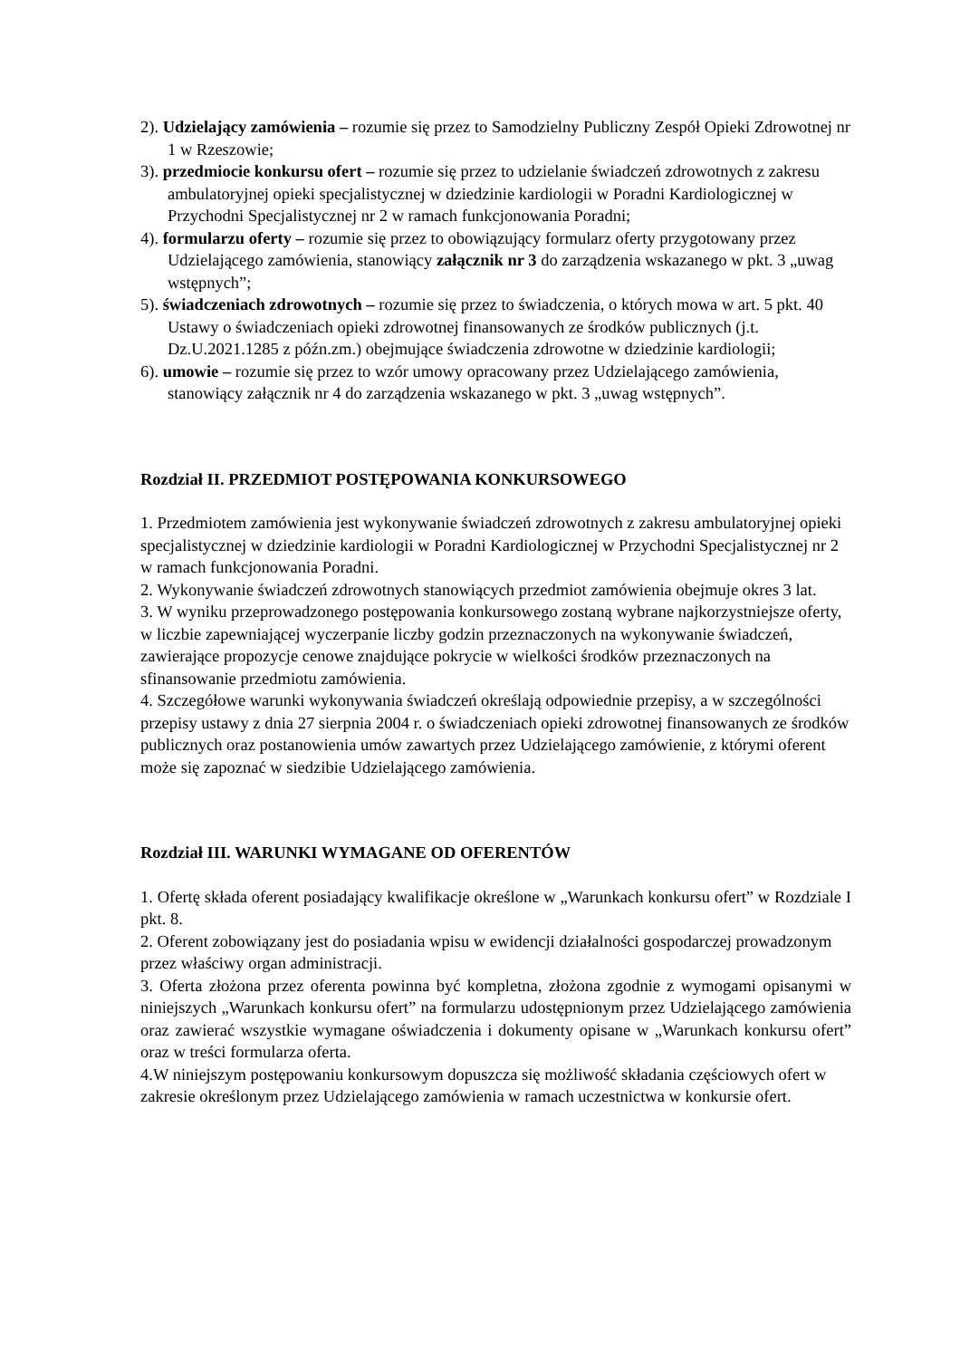2). Udzielający zamówienia – rozumie się przez to Samodzielny Publiczny Zespół Opieki Zdrowotnej nr 1 w Rzeszowie;
3). przedmiocie konkursu ofert – rozumie się przez to udzielanie świadczeń zdrowotnych z zakresu ambulatoryjnej opieki specjalistycznej w dziedzinie kardiologii w Poradni Kardiologicznej w Przychodni Specjalistycznej nr 2 w ramach funkcjonowania Poradni;
4). formularzu oferty – rozumie się przez to obowiązujący formularz oferty przygotowany przez Udzielającego zamówienia, stanowiący załącznik nr 3 do zarządzenia wskazanego w pkt. 3 „uwag wstępnych”;
5). świadczeniach zdrowotnych – rozumie się przez to świadczenia, o których mowa w art. 5 pkt. 40 Ustawy o świadczeniach opieki zdrowotnej finansowanych ze środków publicznych (j.t. Dz.U.2021.1285 z późn.zm.) obejmujące świadczenia zdrowotne w dziedzinie kardiologii;
6). umowie – rozumie się przez to wzór umowy opracowany przez Udzielającego zamówienia, stanowiący załącznik nr 4 do zarządzenia wskazanego w pkt. 3 „uwag wstępnych”.
Rozdział II. PRZEDMIOT POSTĘPOWANIA KONKURSOWEGO
1. Przedmiotem zamówienia jest wykonywanie świadczeń zdrowotnych z zakresu ambulatoryjnej opieki specjalistycznej w dziedzinie kardiologii w Poradni Kardiologicznej w Przychodni Specjalistycznej nr 2 w ramach funkcjonowania Poradni.
2. Wykonywanie świadczeń zdrowotnych stanowiących przedmiot zamówienia obejmuje okres 3 lat.
3. W wyniku przeprowadzonego postępowania konkursowego zostaną wybrane najkorzystniejsze oferty, w liczbie zapewniającej wyczerpanie liczby godzin przeznaczonych na wykonywanie świadczeń, zawierające propozycje cenowe znajdujące pokrycie w wielkości środków przeznaczonych na sfinansowanie przedmiotu zamówienia.
4. Szczegółowe warunki wykonywania świadczeń określają odpowiednie przepisy, a w szczególności przepisy ustawy z dnia 27 sierpnia 2004 r. o świadczeniach opieki zdrowotnej finansowanych ze środków publicznych oraz postanowienia umów zawartych przez Udzielającego zamówienie, z którymi oferent może się zapoznać w siedzibie Udzielającego zamówienia.
Rozdział III. WARUNKI WYMAGANE OD OFERENTÓW
1. Ofertę składa oferent posiadający kwalifikacje określone w „Warunkach konkursu ofert” w Rozdziale I pkt. 8.
2. Oferent zobowiązany jest do posiadania wpisu w ewidencji działalności gospodarczej prowadzonym przez właściwy organ administracji.
3. Oferta złożona przez oferenta powinna być kompletna, złożona zgodnie z wymogami opisanymi w niniejszych „Warunkach konkursu ofert” na formularzu udostępnionym przez Udzielającego zamówienia oraz zawierać wszystkie wymagane oświadczenia i dokumenty opisane w „Warunkach konkursu ofert” oraz w treści formularza oferta.
4.W niniejszym postępowaniu konkursowym dopuszcza się możliwość składania częściowych ofert w zakresie określonym przez Udzielającego zamówienia w ramach uczestnictwa w konkursie ofert.